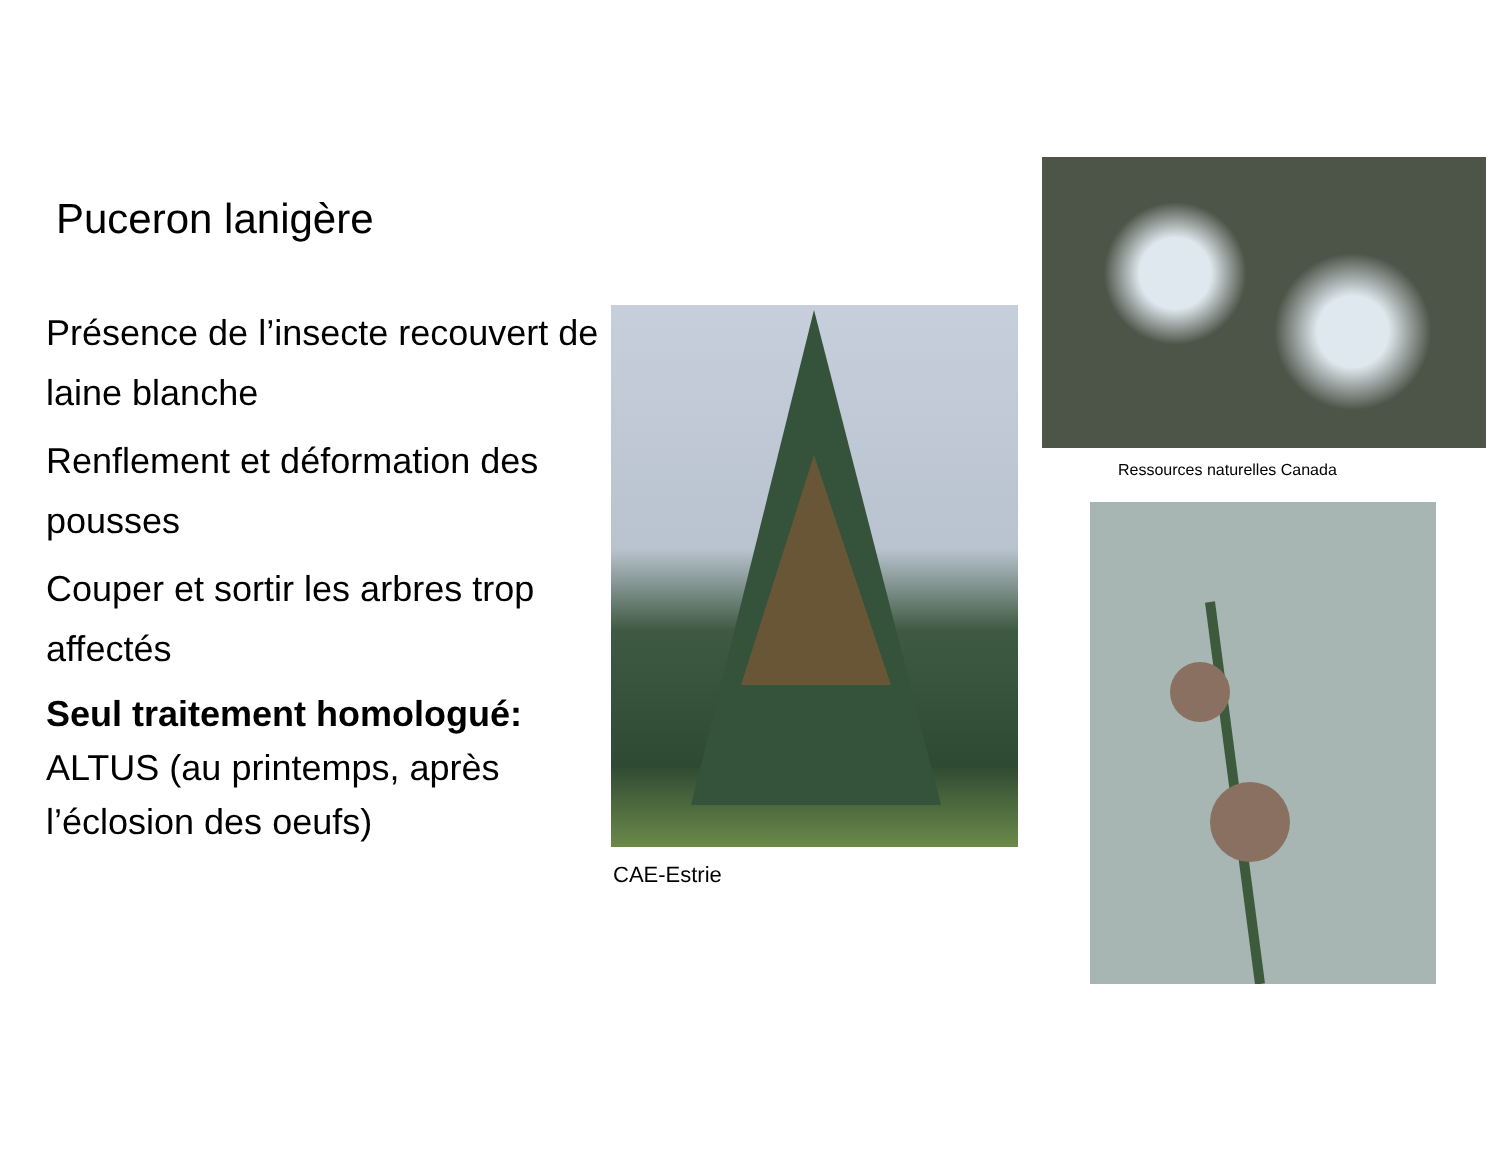Puceron lanigère
Présence de l’insecte recouvert de laine blanche
Renflement et déformation des pousses
Couper et sortir les arbres trop affectés
Seul traitement homologué:
ALTUS (au printemps, après l’éclosion des oeufs)
CAE-Estrie
Ressources naturelles Canada